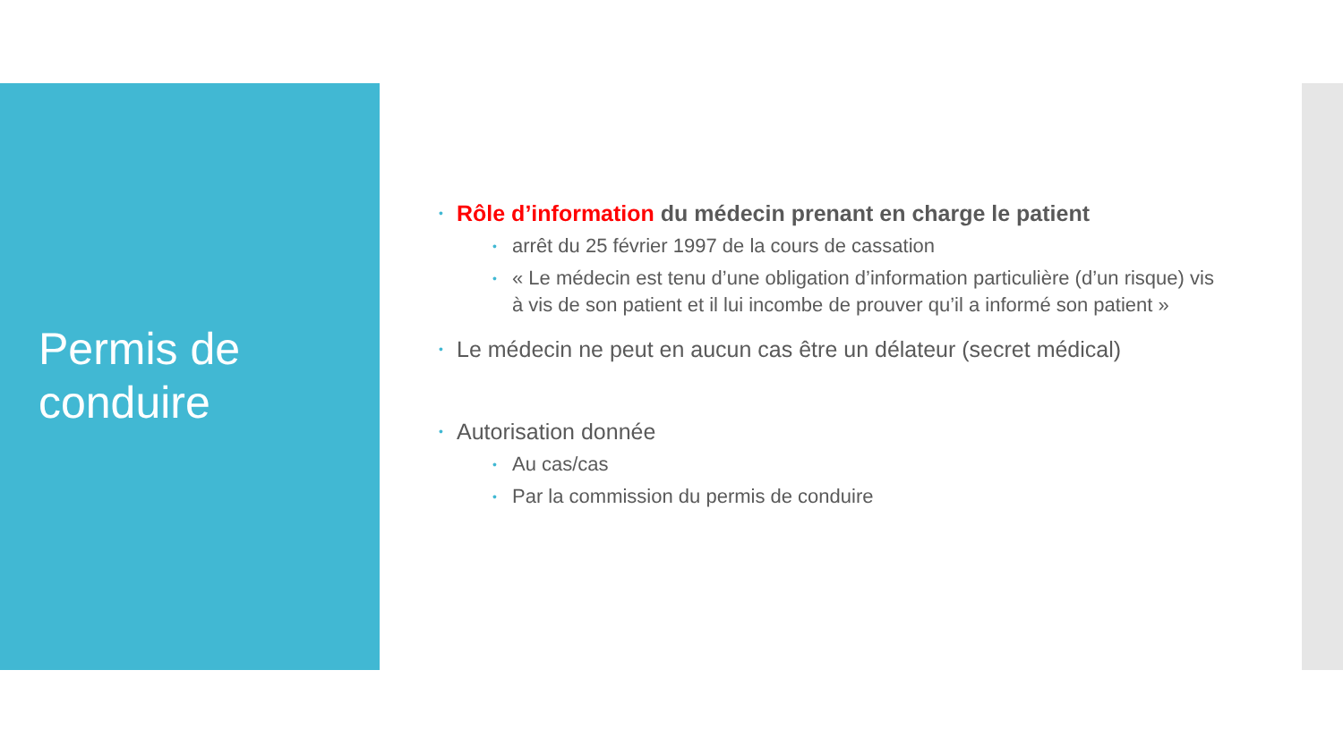Permis de
conduire
• Rôle d’information du médecin prenant en charge le patient
• arrêt du 25 février 1997 de la cours de cassation
• « Le médecin est tenu d’une obligation d’information particulière (d’un risque) vis à vis de son patient et il lui incombe de prouver qu’il a informé son patient »
• Le médecin ne peut en aucun cas être un délateur (secret médical)
• Autorisation donnée
• Au cas/cas
• Par la commission du permis de conduire